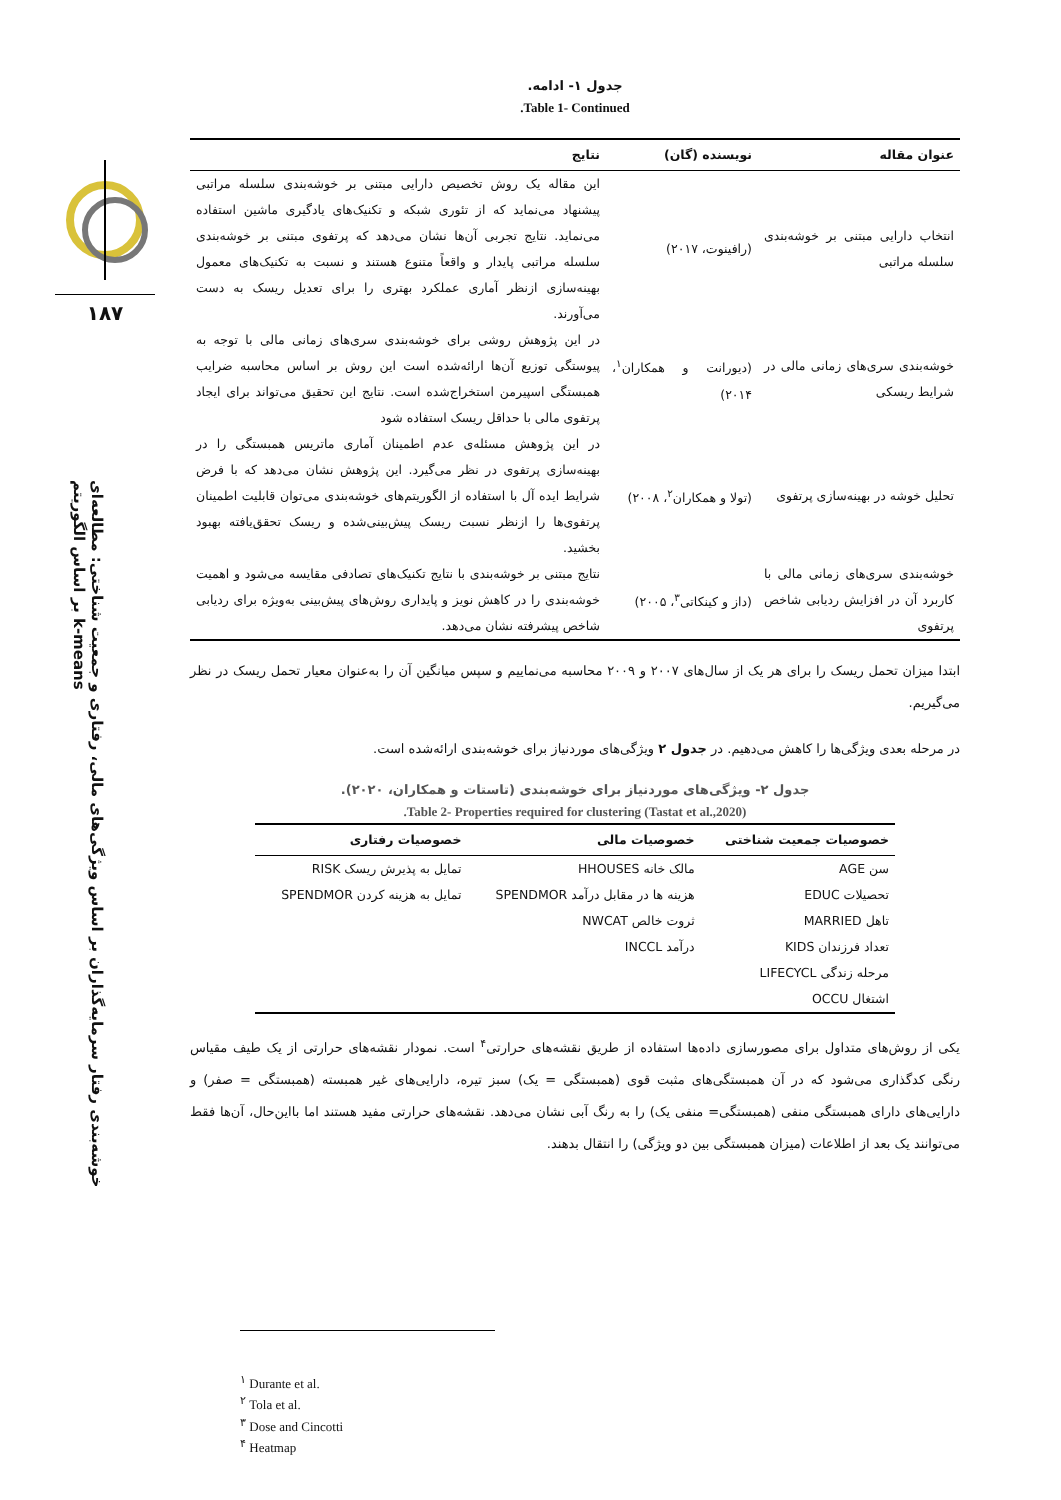۱۸۷
خوشه‌بندی رفتار سرمایه‌گذاران بر اساس ویژگی‌های مالی، رفتاری و جمعیت شناختی: مطالعه‌ای بر اساس الگوریتم k-means
جدول ۱- ادامه.
Table 1- Continued.
| عنوان مقاله | نویسنده (گان) | نتایج |
| --- | --- | --- |
| انتخاب دارایی مبتنی بر خوشه‌بندی سلسله مراتبی | (رافینوت، ۲۰۱۷) | این مقاله یک روش تخصیص دارایی مبتنی بر خوشه‌بندی سلسله مراتبی پیشنهاد می‌نماید که از تئوری شبکه و تکنیک‌های یادگیری ماشین استفاده می‌نماید. نتایج تجربی آن‌ها نشان می‌دهد که پرتفوی مبتنی بر خوشه‌بندی سلسله مراتبی پایدار و واقعاً متنوع هستند و نسبت به تکنیک‌های معمول بهینه‌سازی ازنظر آماری عملکرد بهتری را برای تعدیل ریسک به دست می‌آورند. |
| خوشه‌بندی سری‌های زمانی مالی در شرایط ریسکی | (دیورانت و همکاران<sup>۱</sup>، ۲۰۱۴) | در این پژوهش روشی برای خوشه‌بندی سری‌های زمانی مالی با توجه به پیوستگی توزیع آن‌ها ارائه‌شده است این روش بر اساس محاسبه ضرایب همبستگی اسپیرمن استخراج‌شده است. نتایج این تحقیق می‌تواند برای ایجاد پرتفوی مالی با حداقل ریسک استفاده شود |
| تحلیل خوشه در بهینه‌سازی پرتفوی | (تولا و همکاران<sup>۲</sup>، ۲۰۰۸) | در این پژوهش مسئله‌ی عدم اطمینان آماری ماتریس همبستگی را در بهینه‌سازی پرتفوی در نظر می‌گیرد. این پژوهش نشان می‌دهد که با فرض شرایط ایده آل با استفاده از الگوریتم‌های خوشه‌بندی می‌توان قابلیت اطمینان پرتفوی‌ها را ازنظر نسبت ریسک پیش‌بینی‌شده و ریسک تحقق‌یافته بهبود بخشید. |
| خوشه‌بندی سری‌های زمانی مالی با کاربرد آن در افزایش ردیابی شاخص پرتفوی | (داز و کینکاتی<sup>۳</sup>، ۲۰۰۵) | نتایج مبتنی بر خوشه‌بندی با نتایج تکنیک‌های تصادفی مقایسه می‌شود و اهمیت خوشه‌بندی را در کاهش نویز و پایداری روش‌های پیش‌بینی به‌ویژه برای ردیابی شاخص پیشرفته نشان می‌دهد. |
ابتدا میزان تحمل ریسک را برای هر یک از سال‌های ۲۰۰۷ و ۲۰۰۹ محاسبه می‌نماییم و سپس میانگین آن را به‌عنوان معیار تحمل ریسک در نظر می‌گیریم.
در مرحله بعدی ویژگی‌ها را کاهش می‌دهیم. در جدول ۲ ویژگی‌های موردنیاز برای خوشه‌بندی ارائه‌شده است.
جدول ۲- ویژگی‌های موردنیاز برای خوشه‌بندی (تاستات و همکاران، ۲۰۲۰).
Table 2- Properties required for clustering (Tastat et al.,2020).
| خصوصیات جمعیت شناختی | خصوصیات مالی | خصوصیات رفتاری |
| --- | --- | --- |
| سن AGE | مالک خانه HHOUSES | تمایل به پذیرش ریسک RISK |
| تحصیلات EDUC | هزینه ها در مقابل درآمد SPENDMOR | تمایل به هزینه کردن SPENDMOR |
| تاهل MARRIED | ثروت خالص NWCAT | |
| تعداد فرزندان KIDS | درآمد INCCL | |
| مرحله زندگی LIFECYCL | | |
| اشتغال OCCU | | |
یکی از روش‌های متداول برای مصورسازی داده‌ها استفاده از طریق نقشه‌های حرارتی<sup>۴</sup> است. نمودار نقشه‌های حرارتی از یک طیف مقیاس رنگی کدگذاری می‌شود که در آن همبستگی‌های مثبت قوی (همبستگی = یک) سبز تیره، دارایی‌های غیر همبسته (همبستگی = صفر) و دارایی‌های دارای همبستگی منفی (همبستگی= منفی یک) را به رنگ آبی نشان می‌دهد. نقشه‌های حرارتی مفید هستند اما بااین‌حال، آن‌ها فقط می‌توانند یک بعد از اطلاعات (میزان همبستگی بین دو ویژگی) را انتقال بدهند.
<sup>۱</sup> Durante et al.
<sup>۲</sup> Tola et al.
<sup>۳</sup> Dose and Cincotti
<sup>۴</sup> Heatmap